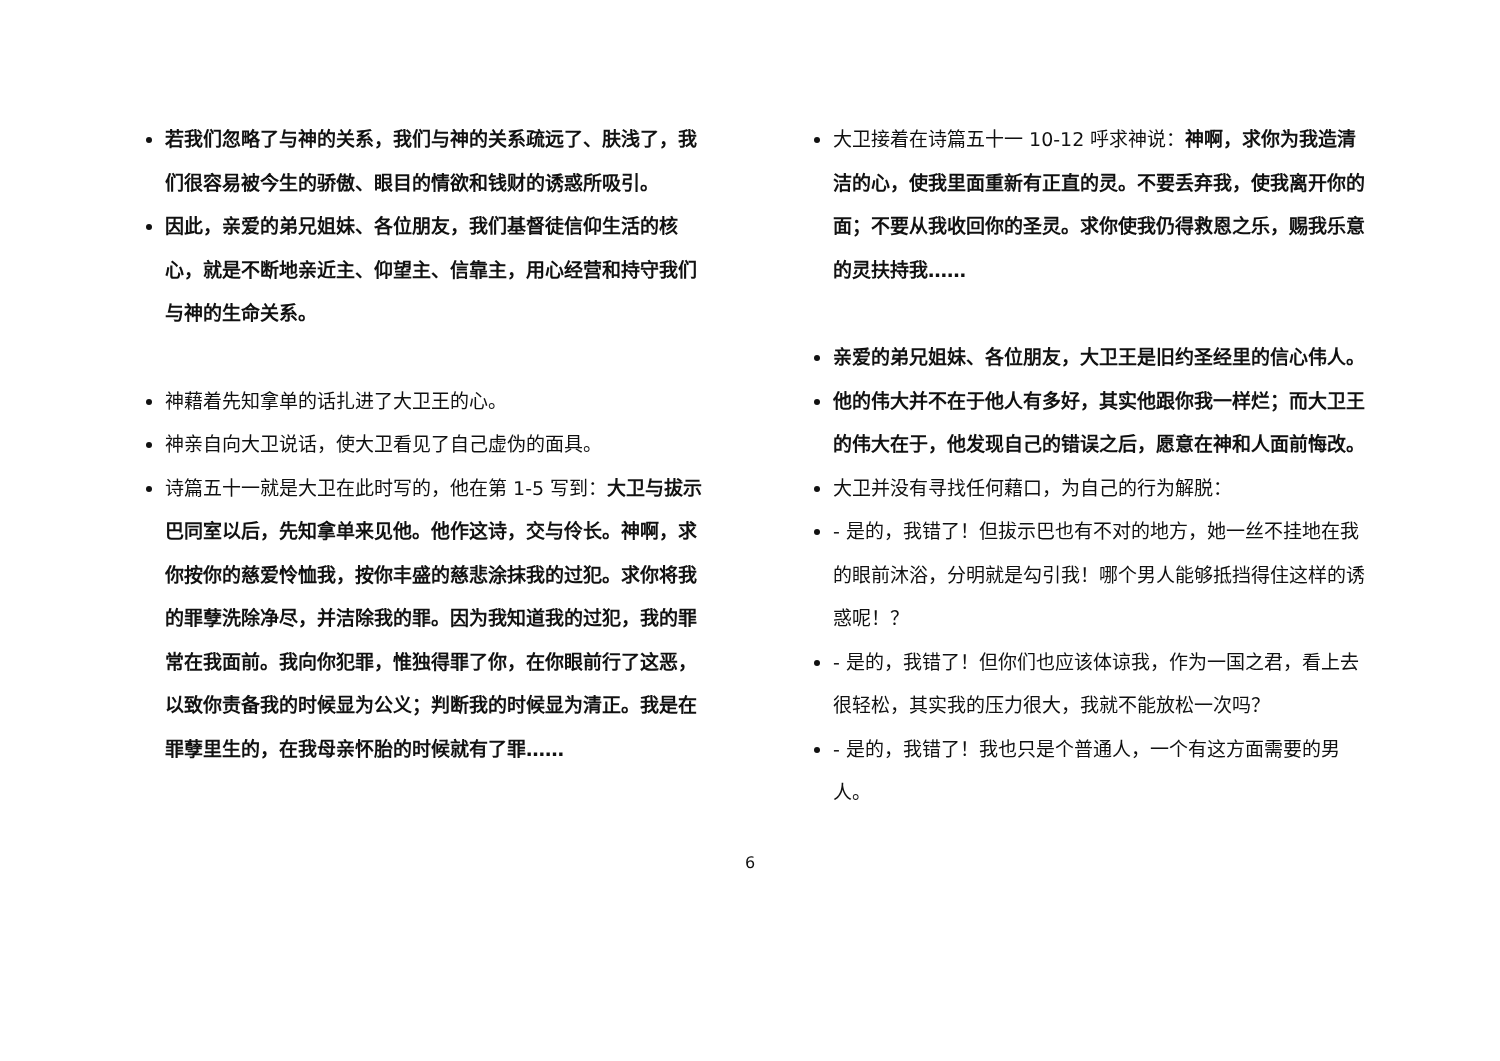若我们忽略了与神的关系，我们与神的关系疏远了、肤浅了，我们很容易被今生的骄傲、眼目的情欲和钱财的诱惑所吸引。
因此，亲爱的弟兄姐妹、各位朋友，我们基督徒信仰生活的核心，就是不断地亲近主、仰望主、信靠主，用心经营和持守我们与神的生命关系。
神藉着先知拿单的话扎进了大卫王的心。
神亲自向大卫说话，使大卫看见了自己虚伪的面具。
诗篇五十一就是大卫在此时写的，他在第 1-5 写到：大卫与拔示巴同室以后，先知拿单来见他。他作这诗，交与伶长。神啊，求你按你的慈爱怜恤我，按你丰盛的慈悲涂抹我的过犯。求你将我的罪孽洗除净尽，并洁除我的罪。因为我知道我的过犯，我的罪常在我面前。我向你犯罪，惟独得罪了你，在你眼前行了这恶，以致你责备我的时候显为公义；判断我的时候显为清正。我是在罪孽里生的，在我母亲怀胎的时候就有了罪……
大卫接着在诗篇五十一 10-12 呼求神说：神啊，求你为我造清洁的心，使我里面重新有正直的灵。不要丢弃我，使我离开你的面；不要从我收回你的圣灵。求你使我仍得救恩之乐，赐我乐意的灵扶持我……
亲爱的弟兄姐妹、各位朋友，大卫王是旧约圣经里的信心伟人。
他的伟大并不在于他人有多好，其实他跟你我一样烂；而大卫王的伟大在于，他发现自己的错误之后，愿意在神和人面前悔改。
大卫并没有寻找任何藉口，为自己的行为解脱：
- 是的，我错了！但拔示巴也有不对的地方，她一丝不挂地在我的眼前沐浴，分明就是勾引我！哪个男人能够抵挡得住这样的诱惑呢！？
- 是的，我错了！但你们也应该体谅我，作为一国之君，看上去很轻松，其实我的压力很大，我就不能放松一次吗？
- 是的，我错了！我也只是个普通人，一个有这方面需要的男人。
6